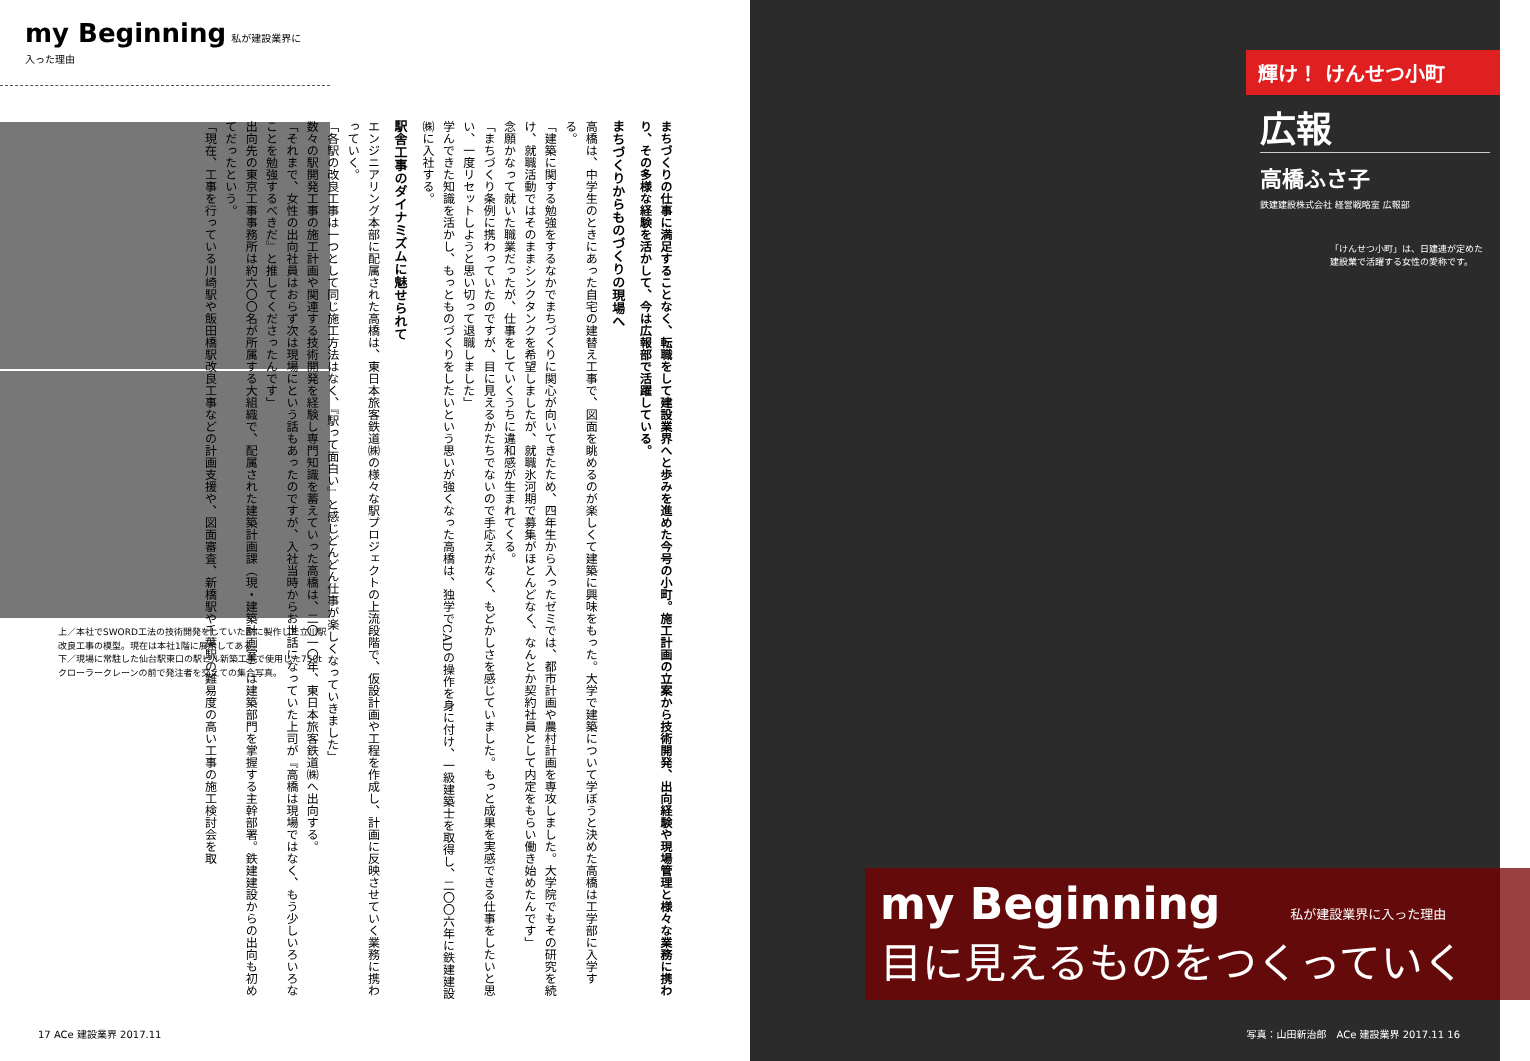my Beginning 私が建設業界に入った理由
上／本社でSWORD工法の技術開発をしていた際に製作した立川駅改良工事の模型。現在は本社1階に展示してある。
下／現場に常駐した仙台駅東口の駅ビル新築工事で使用した750tクローラークレーンの前で発注者を交えての集合写真。
まちづくりの仕事に満足することなく、転職をして建設業界へと歩みを進めた今号の小町。施工計画の立案から技術開発、出向経験や現場管理と様々な業務に携わり、その多様な経験を活かして、今は広報部で活躍している。
まちづくりからものづくりの現場へ
高橋は、中学生のときにあった自宅の建替え工事で、図面を眺めるのが楽しくて建築に興味をもった。大学で建築について学ぼうと決めた高橋は工学部に入学する。
「建築に関する勉強をするなかでまちづくりに関心が向いてきたため、四年生から入ったゼミでは、都市計画や農村計画を専攻しました。大学院でもその研究を続け、就職活動ではそのままシンクタンクを希望しましたが、就職氷河期で募集がほとんどなく、なんとか契約社員として内定をもらい働き始めたんです」
念願かなって就いた職業だったが、仕事をしていくうちに違和感が生まれてくる。
「まちづくり条例に携わっていたのですが、目に見えるかたちでないので手応えがなく、もどかしさを感じていました。もっと成果を実感できる仕事をしたいと思い、一度リセットしようと思い切って退職しました」
学んできた知識を活かし、もっとものづくりをしたいという思いが強くなった高橋は、独学でCADの操作を身に付け、一級建築士を取得し、二〇〇六年に鉄建建設㈱に入社する。
駅舎工事のダイナミズムに魅せられて
エンジニアリング本部に配属された高橋は、東日本旅客鉄道㈱の様々な駅プロジェクトの上流段階で、仮設計画や工程を作成し、計画に反映させていく業務に携わっていく。
「各駅の改良工事は一つとして同じ施工方法はなく、『駅って面白い』と感じどんどん仕事が楽しくなっていきました」
数々の駅開発工事の施工計画や関連する技術開発を経験し専門知識を蓄えていった高橋は、二〇一〇年、東日本旅客鉄道㈱へ出向する。
「それまで、女性の出向社員はおらず次は現場にという話もあったのですが、入社当時からお世話になっていた上司が『高橋は現場ではなく、もう少しいろいろなことを勉強するべきだ』と推してくださったんです」
出向先の東京工事事務所は約六〇〇名が所属する大組織で、配属された建築計画課（現・建築計画室）は建築部門を掌握する主幹部署。鉄建建設からの出向も初めてだったという。
「現在、工事を行っている川崎駅や飯田橋駅改良工事などの計画支援や、図面審査、新橋駅や千葉駅の難易度の高い工事の施工検討会を取
17 ACe 建設業界 2017.11
輝け！ けんせつ小町
広報
高橋ふさ子
鉄建建設株式会社 経営戦略室 広報部
「けんせつ小町」は、日建連が定めた建設業で活躍する女性の愛称です。
my Beginning 私が建設業界に入った理由
目に見えるものをつくっていく
写真：山田新治郎　ACe 建設業界 2017.11 16